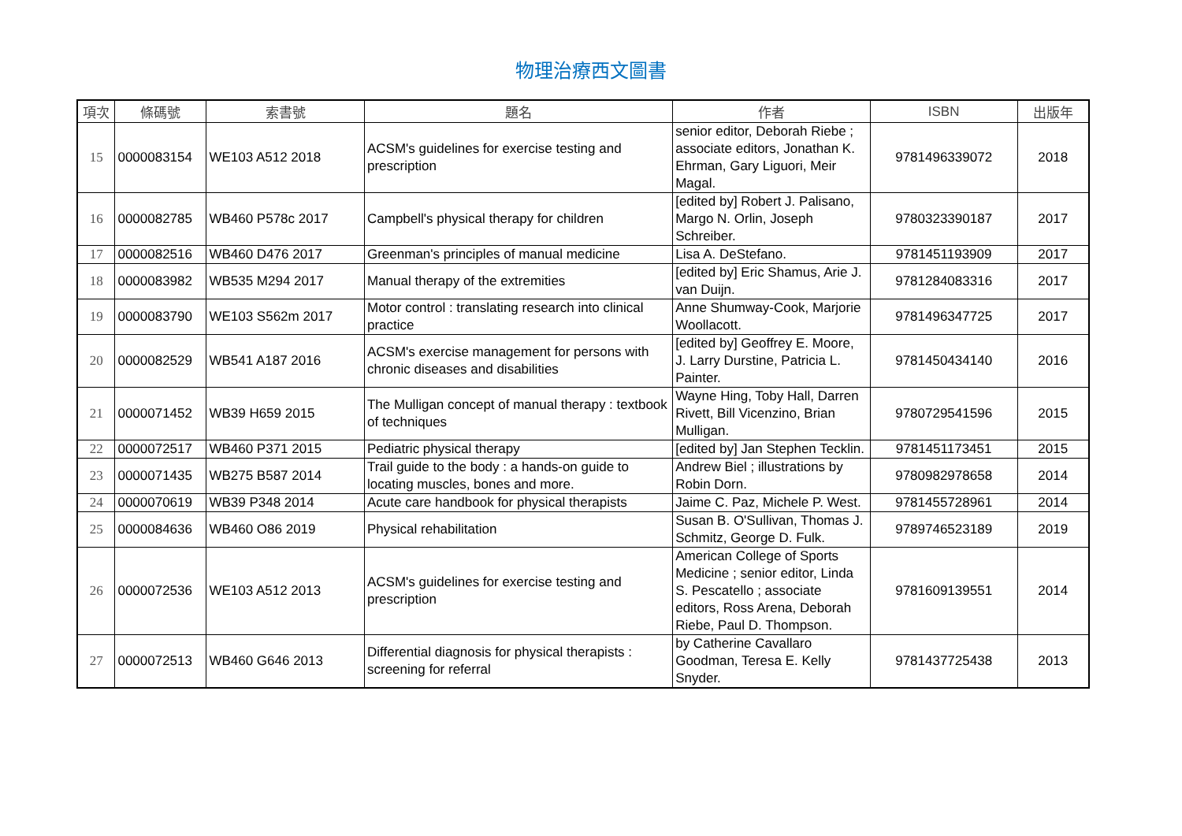物理治療西文圖書
| 項次 | 條碼號 | 索書號 | 題名 | 作者 | ISBN | 出版年 |
| --- | --- | --- | --- | --- | --- | --- |
| 15 | 0000083154 | WE103 A512 2018 | ACSM's guidelines for exercise testing and prescription | senior editor, Deborah Riebe ; associate editors, Jonathan K. Ehrman, Gary Liguori, Meir Magal. | 9781496339072 | 2018 |
| 16 | 0000082785 | WB460 P578c 2017 | Campbell's physical therapy for children | [edited by] Robert J. Palisano, Margo N. Orlin, Joseph Schreiber. | 9780323390187 | 2017 |
| 17 | 0000082516 | WB460 D476 2017 | Greenman's principles of manual medicine | Lisa A. DeStefano. | 9781451193909 | 2017 |
| 18 | 0000083982 | WB535 M294 2017 | Manual therapy of the extremities | [edited by] Eric Shamus, Arie J. van Duijn. | 9781284083316 | 2017 |
| 19 | 0000083790 | WE103 S562m 2017 | Motor control : translating research into clinical practice | Anne Shumway-Cook, Marjorie Woollacott. | 9781496347725 | 2017 |
| 20 | 0000082529 | WB541 A187 2016 | ACSM's exercise management for persons with chronic diseases and disabilities | [edited by] Geoffrey E. Moore, J. Larry Durstine, Patricia L. Painter. | 9781450434140 | 2016 |
| 21 | 0000071452 | WB39 H659 2015 | The Mulligan concept of manual therapy : textbook of techniques | Wayne Hing, Toby Hall, Darren Rivett, Bill Vicenzino, Brian Mulligan. | 9780729541596 | 2015 |
| 22 | 0000072517 | WB460 P371 2015 | Pediatric physical therapy | [edited by] Jan Stephen Tecklin. | 9781451173451 | 2015 |
| 23 | 0000071435 | WB275 B587 2014 | Trail guide to the body : a hands-on guide to locating muscles, bones and more. | Andrew Biel ; illustrations by Robin Dorn. | 9780982978658 | 2014 |
| 24 | 0000070619 | WB39 P348 2014 | Acute care handbook for physical therapists | Jaime C. Paz, Michele P. West. | 9781455728961 | 2014 |
| 25 | 0000084636 | WB460 O86 2019 | Physical rehabilitation | Susan B. O'Sullivan, Thomas J. Schmitz, George D. Fulk. | 9789746523189 | 2019 |
| 26 | 0000072536 | WE103 A512 2013 | ACSM's guidelines for exercise testing and prescription | American College of Sports Medicine ; senior editor, Linda S. Pescatello ; associate editors, Ross Arena, Deborah Riebe, Paul D. Thompson. | 9781609139551 | 2014 |
| 27 | 0000072513 | WB460 G646 2013 | Differential diagnosis for physical therapists : screening for referral | by Catherine Cavallaro Goodman, Teresa E. Kelly Snyder. | 9781437725438 | 2013 |